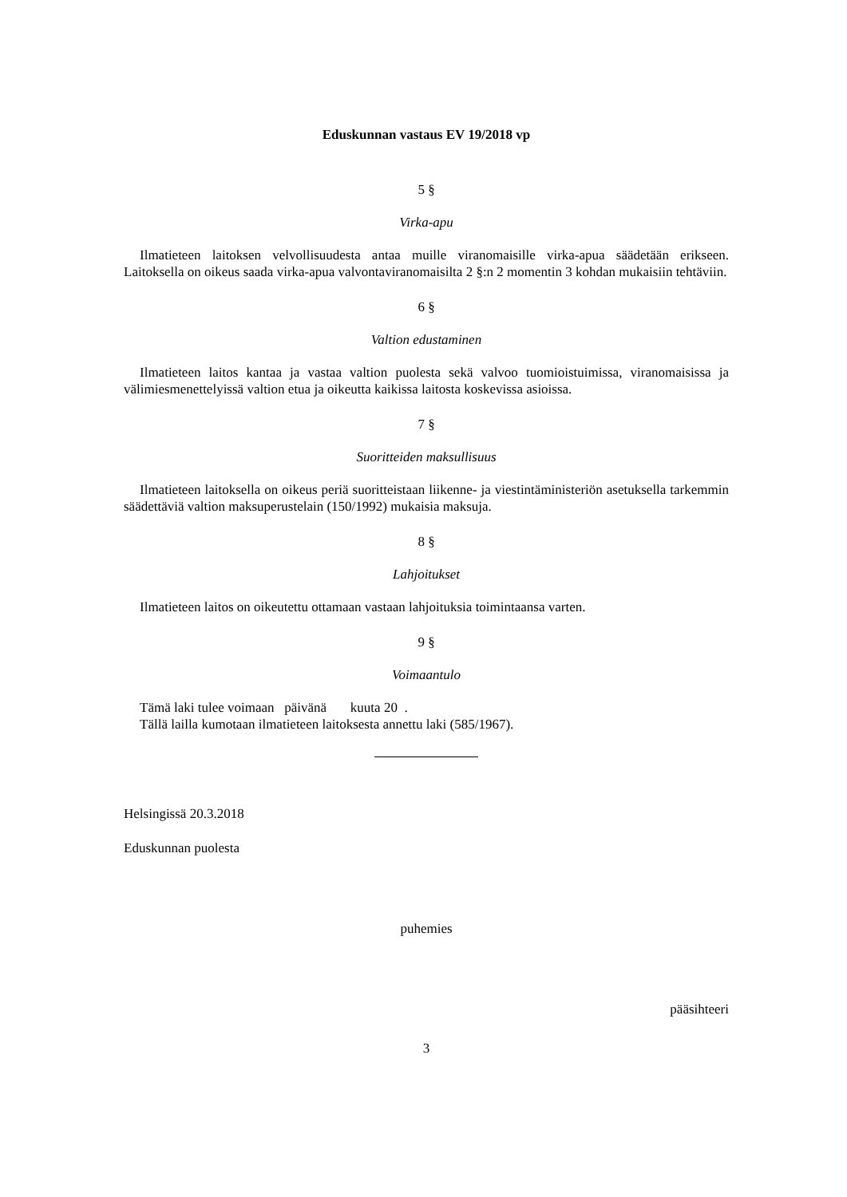Eduskunnan vastaus EV 19/2018 vp
5 §
Virka-apu
Ilmatieteen laitoksen velvollisuudesta antaa muille viranomaisille virka-apua säädetään erikseen. Laitoksella on oikeus saada virka-apua valvontaviranomaisilta 2 §:n 2 momentin 3 kohdan mukaisiin tehtäviin.
6 §
Valtion edustaminen
Ilmatieteen laitos kantaa ja vastaa valtion puolesta sekä valvoo tuomioistuimissa, viranomaisissa ja välimiesmenettelyissä valtion etua ja oikeutta kaikissa laitosta koskevissa asioissa.
7 §
Suoritteiden maksullisuus
Ilmatieteen laitoksella on oikeus periä suoritteistaan liikenne- ja viestintäministeriön asetuksella tarkemmin säädettäviä valtion maksuperustelain (150/1992) mukaisia maksuja.
8 §
Lahjoitukset
Ilmatieteen laitos on oikeutettu ottamaan vastaan lahjoituksia toimintaansa varten.
9 §
Voimaantulo
Tämä laki tulee voimaan päivänä kuuta 20 .
Tällä lailla kumotaan ilmatieteen laitoksesta annettu laki (585/1967).
Helsingissä 20.3.2018
Eduskunnan puolesta
puhemies
pääsihteeri
3